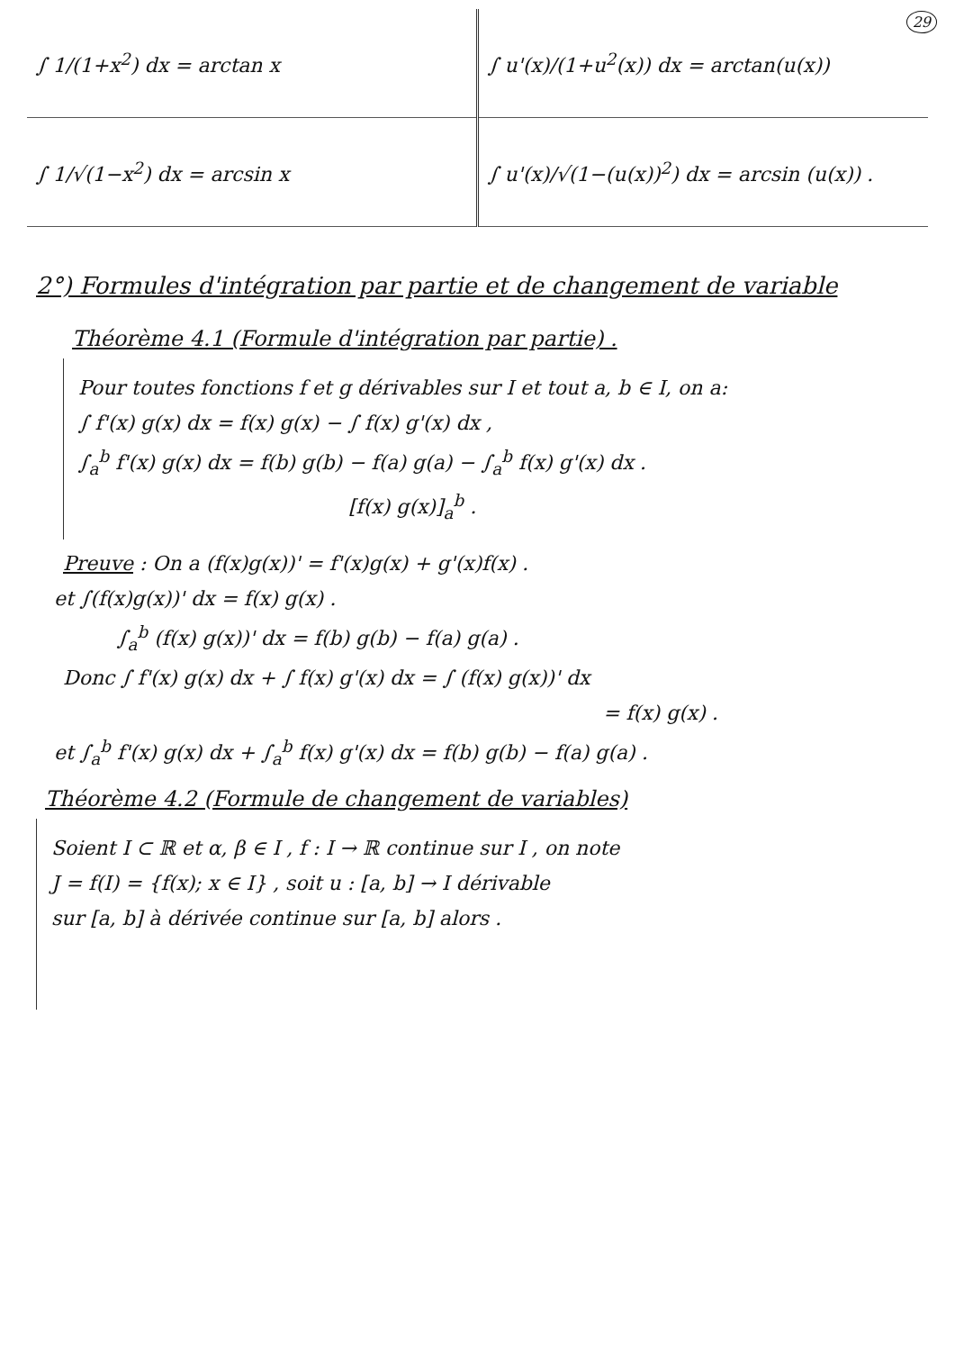29
| ∫ 1/(1+x<sup>2</sup>) dx = arctan x | ∫ u'(x)/(1+u<sup>2</sup>(x)) dx = arctan(u(x)) |
| ∫ 1/√(1−x<sup>2</sup>) dx = arcsin x | ∫ u'(x)/√(1−(u(x))<sup>2</sup>) dx = arcsin (u(x)) . |
2°) Formules d'intégration par partie et de changement de variable
Théorème 4.1 (Formule d'intégration par partie) .
Pour toutes fonctions f et g dérivables sur I et tout a, b ∈ I, on a:
∫ f'(x) g(x) dx = f(x) g(x) − ∫ f(x) g'(x) dx ,
∫<sub>a</sub><sup>b</sup> f'(x) g(x) dx = f(b) g(b) − f(a) g(a) − ∫<sub>a</sub><sup>b</sup> f(x) g'(x) dx .
[f(x) g(x)]<sub>a</sub><sup>b</sup> .
Preuve : On a (f(x)g(x))' = f'(x)g(x) + g'(x)f(x) .
et ∫(f(x)g(x))' dx = f(x) g(x) .
∫<sub>a</sub><sup>b</sup> (f(x) g(x))' dx = f(b) g(b) − f(a) g(a) .
Donc ∫ f'(x) g(x) dx + ∫ f(x) g'(x) dx = ∫ (f(x) g(x))' dx
= f(x) g(x) .
et ∫<sub>a</sub><sup>b</sup> f'(x) g(x) dx + ∫<sub>a</sub><sup>b</sup> f(x) g'(x) dx = f(b) g(b) − f(a) g(a) .
Théorème 4.2 (Formule de changement de variables)
Soient I ⊂ ℝ et α, β ∈ I , f : I → ℝ continue sur I , on note
J = f(I) = {f(x); x ∈ I} , soit u : [a, b] → I dérivable
sur [a, b] à dérivée continue sur [a, b] alors .